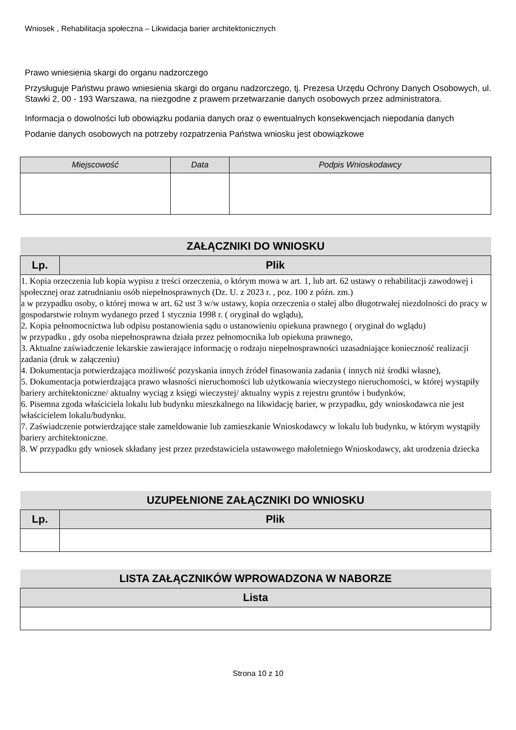Wniosek , Rehabilitacja społeczna – Likwidacja barier architektonicznych
Prawo wniesienia skargi do organu nadzorczego
Przysługuje Państwu prawo wniesienia skargi do organu nadzorczego, tj. Prezesa Urzędu Ochrony Danych Osobowych, ul. Stawki 2, 00 - 193 Warszawa, na niezgodne z prawem przetwarzanie danych osobowych przez administratora.
Informacja o dowolności lub obowiązku podania danych oraz o ewentualnych konsekwencjach niepodania danych
Podanie danych osobowych na potrzeby rozpatrzenia Państwa wniosku jest obowiązkowe
| Miejscowość | Data | Podpis Wnioskodawcy |
| --- | --- | --- |
| ZAŁĄCZNIKI DO WNIOSKU | |
| --- | --- |
| Lp. | Plik |
| 1. Kopia orzeczenia lub kopia wypisu z treści orzeczenia, o którym mowa w art. 1, lub art. 62 ustawy o rehabilitacji zawodowej i społecznej oraz zatrudnianiu osób niepełnosprawnych (Dz. U. z 2023 r. , poz. 100 z późn. zm.) a w przypadku osoby, o której mowa w art. 62 ust 3 w/w ustawy, kopia orzeczenia o stałej albo długotrwałej niezdolności do pracy w gospodarstwie rolnym wydanego przed 1 stycznia 1998 r. ( oryginał do wglądu), 2. Kopia pełnomocnictwa lub odpisu postanowienia sądu o ustanowieniu opiekuna prawnego ( oryginał do wglądu) w przypadku , gdy osoba niepełnosprawna działa przez pełnomocnika lub opiekuna prawnego, 3. Aktualne zaświadczenie lekarskie zawierające informację o rodzaju niepełnosprawności uzasadniające konieczność realizacji zadania (druk w załączeniu) 4. Dokumentacja potwierdzająca możliwość pozyskania innych źródeł finasowania zadania ( innych niż środki własne), 5. Dokumentacja potwierdzająca prawo własności nieruchomości lub użytkowania wieczystego nieruchomości, w której wystąpiły bariery architektoniczne/ aktualny wyciąg z księgi wieczystej/ aktualny wypis z rejestru gruntów i budynków, 6. Pisemna zgoda właściciela lokalu lub budynku mieszkalnego na likwidację barier, w przypadku, gdy wnioskodawca nie jest właścicielem lokalu/budynku. 7. Zaświadczenie potwierdzające stałe zameldowanie lub zamieszkanie Wnioskodawcy w lokalu lub budynku, w którym wystąpiły bariery architektoniczne. 8. W przypadku gdy wniosek składany jest przez przedstawiciela ustawowego małoletniego Wnioskodawcy, akt urodzenia dziecka | |
| UZUPEŁNIONE ZAŁĄCZNIKI DO WNIOSKU | |
| --- | --- |
| Lp. | Plik |
| LISTA ZAŁĄCZNIKÓW WPROWADZONA W NABORZE |
| --- |
| Lista |
Strona 10 z 10